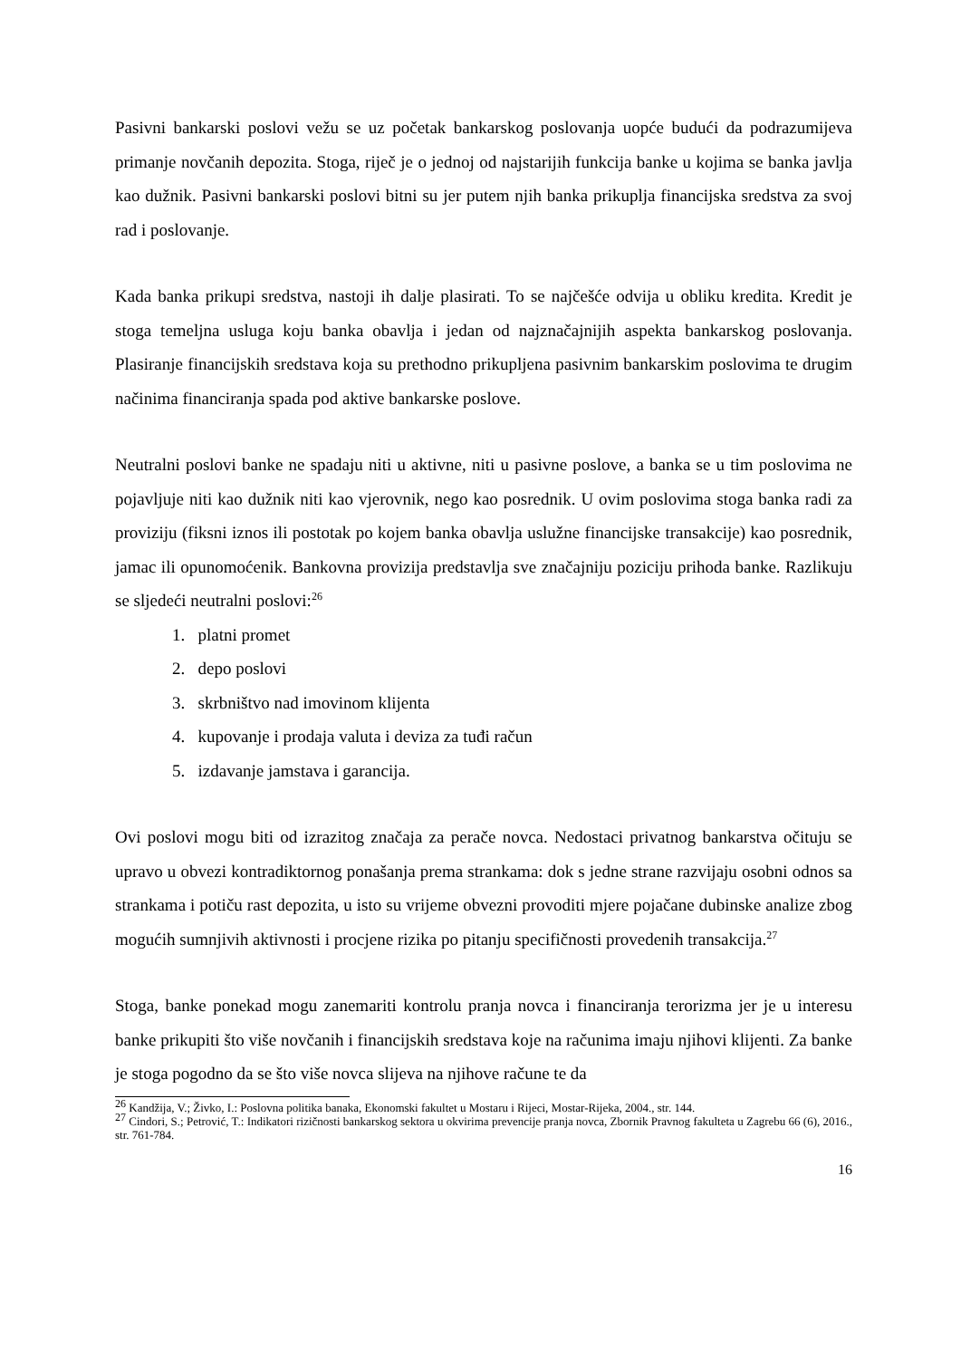Pasivni bankarski poslovi vežu se uz početak bankarskog poslovanja uopće budući da podrazumijeva primanje novčanih depozita. Stoga, riječ je o jednoj od najstarijih funkcija banke u kojima se banka javlja kao dužnik. Pasivni bankarski poslovi bitni su jer putem njih banka prikuplja financijska sredstva za svoj rad i poslovanje.
Kada banka prikupi sredstva, nastoji ih dalje plasirati. To se najčešće odvija u obliku kredita. Kredit je stoga temeljna usluga koju banka obavlja i jedan od najznačajnijih aspekta bankarskog poslovanja. Plasiranje financijskih sredstava koja su prethodno prikupljena pasivnim bankarskim poslovima te drugim načinima financiranja spada pod aktive bankarske poslove.
Neutralni poslovi banke ne spadaju niti u aktivne, niti u pasivne poslove, a banka se u tim poslovima ne pojavljuje niti kao dužnik niti kao vjerovnik, nego kao posrednik. U ovim poslovima stoga banka radi za proviziju (fiksni iznos ili postotak po kojem banka obavlja uslužne financijske transakcije) kao posrednik, jamac ili opunomoćenik. Bankovna provizija predstavlja sve značajniju poziciju prihoda banke. Razlikuju se sljedeći neutralni poslovi:<sup>26</sup>
1. platni promet
2. depo poslovi
3. skrbništvo nad imovinom klijenta
4. kupovanje i prodaja valuta i deviza za tuđi račun
5. izdavanje jamstava i garancija.
Ovi poslovi mogu biti od izrazitog značaja za perače novca. Nedostaci privatnog bankarstva očituju se upravo u obvezi kontradiktornog ponašanja prema strankama: dok s jedne strane razvijaju osobni odnos sa strankama i potiču rast depozita, u isto su vrijeme obvezni provoditi mjere pojačane dubinske analize zbog mogućih sumnjivih aktivnosti i procjene rizika po pitanju specifičnosti provedenih transakcija.<sup>27</sup>
Stoga, banke ponekad mogu zanemariti kontrolu pranja novca i financiranja terorizma jer je u interesu banke prikupiti što više novčanih i financijskih sredstava koje na računima imaju njihovi klijenti. Za banke je stoga pogodno da se što više novca slijeva na njihove račune te da
<sup>26</sup> Kandžija, V.; Živko, I.: Poslovna politika banaka, Ekonomski fakultet u Mostaru i Rijeci, Mostar-Rijeka, 2004., str. 144.
<sup>27</sup> Cindori, S.; Petrović, T.: Indikatori rizičnosti bankarskog sektora u okvirima prevencije pranja novca, Zbornik Pravnog fakulteta u Zagrebu 66 (6), 2016., str. 761-784.
16